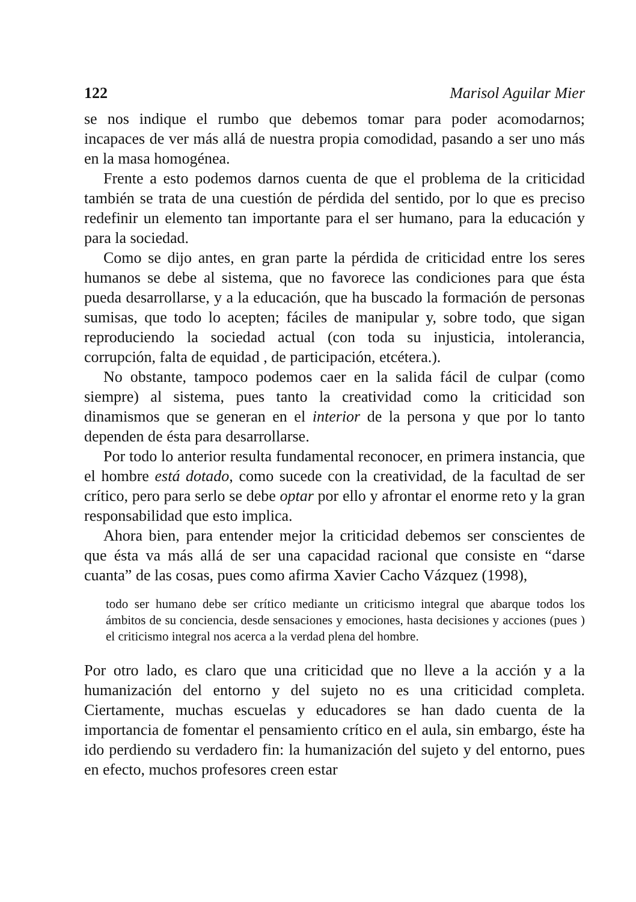122 Marisol Aguilar Mier
se nos indique el rumbo que debemos tomar para poder acomodarnos; incapaces de ver más allá de nuestra propia comodidad, pasando a ser uno más en la masa homogénea.
Frente a esto podemos darnos cuenta de que el problema de la criticidad también se trata de una cuestión de pérdida del sentido, por lo que es preciso redefinir un elemento tan importante para el ser humano, para la educación y para la sociedad.
Como se dijo antes, en gran parte la pérdida de criticidad entre los seres humanos se debe al sistema, que no favorece las condiciones para que ésta pueda desarrollarse, y a la educación, que ha buscado la formación de personas sumisas, que todo lo acepten; fáciles de manipular y, sobre todo, que sigan reproduciendo la sociedad actual (con toda su injusticia, intolerancia, corrupción, falta de equidad , de participación, etcétera.).
No obstante, tampoco podemos caer en la salida fácil de culpar (como siempre) al sistema, pues tanto la creatividad como la criticidad son dinamismos que se generan en el interior de la persona y que por lo tanto dependen de ésta para desarrollarse.
Por todo lo anterior resulta fundamental reconocer, en primera instancia, que el hombre está dotado, como sucede con la creatividad, de la facultad de ser crítico, pero para serlo se debe optar por ello y afrontar el enorme reto y la gran responsabilidad que esto implica.
Ahora bien, para entender mejor la criticidad debemos ser conscientes de que ésta va más allá de ser una capacidad racional que consiste en “darse cuanta” de las cosas, pues como afirma Xavier Cacho Vázquez (1998),
todo ser humano debe ser crítico mediante un criticismo integral que abarque todos los ámbitos de su conciencia, desde sensaciones y emociones, hasta decisiones y acciones (pues ) el criticismo integral nos acerca a la verdad plena del hombre.
Por otro lado, es claro que una criticidad que no lleve a la acción y a la humanización del entorno y del sujeto no es una criticidad completa. Ciertamente, muchas escuelas y educadores se han dado cuenta de la importancia de fomentar el pensamiento crítico en el aula, sin embargo, éste ha ido perdiendo su verdadero fin: la humanización del sujeto y del entorno, pues en efecto, muchos profesores creen estar